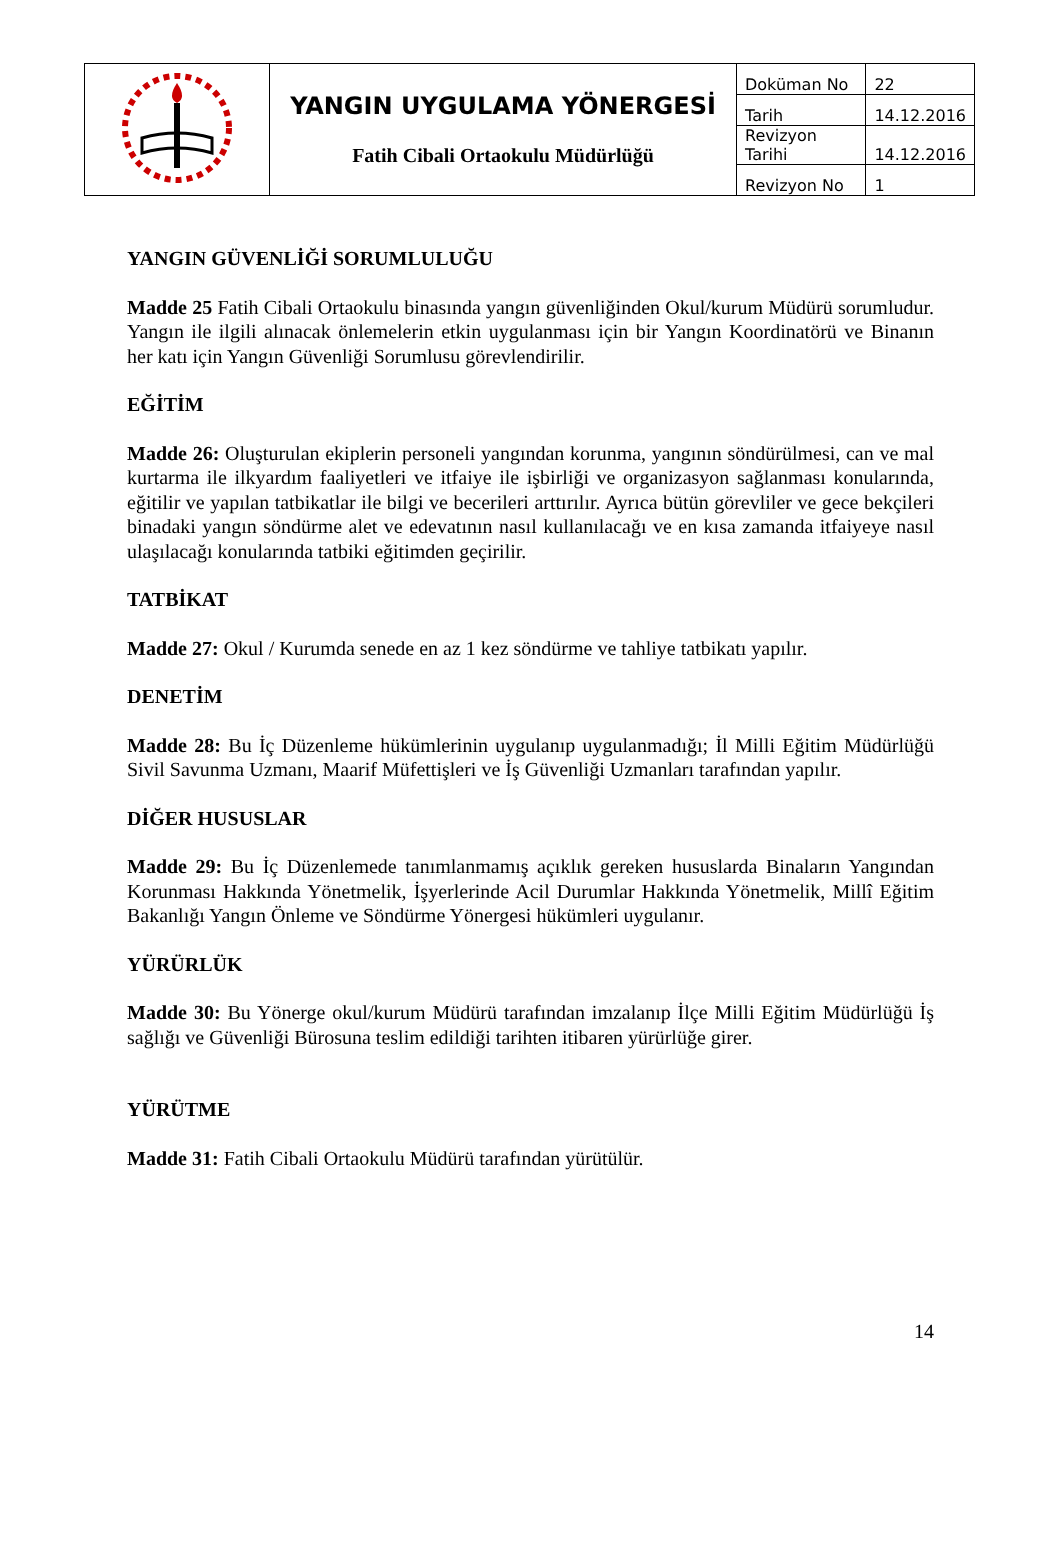| | YANGIN UYGULAMA YÖNERGESİ Fatih Cibali Ortaokulu Müdürlüğü | Doküman No | 22 |
| | | Tarih | 14.12.2016 |
| | | Revizyon Tarihi | 14.12.2016 |
| | | Revizyon No | 1 |
YANGIN GÜVENLİĞİ SORUMLULUĞU
Madde 25 Fatih Cibali Ortaokulu binasında yangın güvenliğinden Okul/kurum Müdürü sorumludur. Yangın ile ilgili alınacak önlemelerin etkin uygulanması için bir Yangın Koordinatörü ve Binanın her katı için Yangın Güvenliği Sorumlusu görevlendirilir.
EĞİTİM
Madde 26: Oluşturulan ekiplerin personeli yangından korunma, yangının söndürülmesi, can ve mal kurtarma ile ilkyardım faaliyetleri ve itfaiye ile işbirliği ve organizasyon sağlanması konularında, eğitilir ve yapılan tatbikatlar ile bilgi ve becerileri arttırılır. Ayrıca bütün görevliler ve gece bekçileri binadaki yangın söndürme alet ve edevatının nasıl kullanılacağı ve en kısa zamanda itfaiyeye nasıl ulaşılacağı konularında tatbiki eğitimden geçirilir.
TATBİKAT
Madde 27: Okul / Kurumda senede en az 1 kez söndürme ve tahliye tatbikatı yapılır.
DENETİM
Madde 28: Bu İç Düzenleme hükümlerinin uygulanıp uygulanmadığı; İl Milli Eğitim Müdürlüğü Sivil Savunma Uzmanı, Maarif Müfettişleri ve İş Güvenliği Uzmanları tarafından yapılır.
DİĞER HUSUSLAR
Madde 29: Bu İç Düzenlemede tanımlanmamış açıklık gereken hususlarda Binaların Yangından Korunması Hakkında Yönetmelik, İşyerlerinde Acil Durumlar Hakkında Yönetmelik, Millî Eğitim Bakanlığı Yangın Önleme ve Söndürme Yönergesi hükümleri uygulanır.
YÜRÜRLÜK
Madde 30: Bu Yönerge okul/kurum Müdürü tarafından imzalanıp İlçe Milli Eğitim Müdürlüğü İş sağlığı ve Güvenliği Bürosuna teslim edildiği tarihten itibaren yürürlüğe girer.
YÜRÜTME
Madde 31: Fatih Cibali Ortaokulu Müdürü tarafından yürütülür.
14